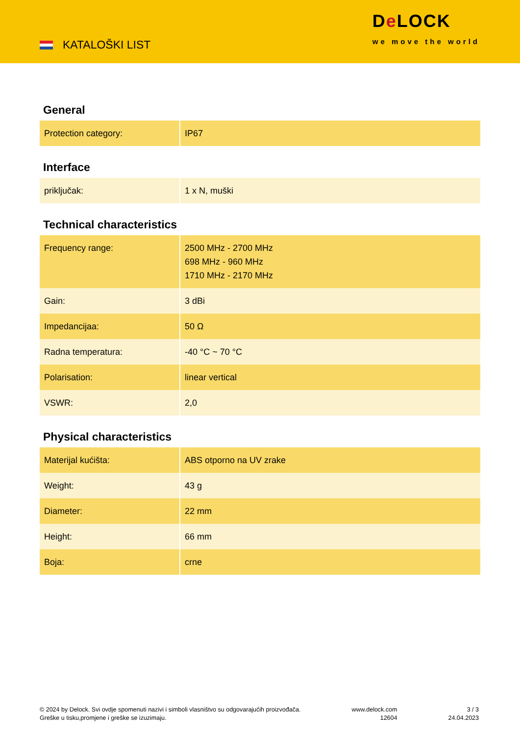KATALOŠKI LIST
De LOCK
we move the world
General
| Protection category: | IP67 |
Interface
| priključak: | 1 x N, muški |
Technical characteristics
| Frequency range: | 2500 MHz - 2700 MHz 698 MHz - 960 MHz 1710 MHz - 2170 MHz |
| Gain: | 3 dBi |
| Impedancijaa: | 50 Ω |
| Radna temperatura: | -40 °C ~ 70 °C |
| Polarisation: | linear vertical |
| VSWR: | 2,0 |
Physical characteristics
| Materijal kućišta: | ABS otporno na UV zrake |
| Weight: | 43 g |
| Diameter: | 22 mm |
| Height: | 66 mm |
| Boja: | crne |
© 2024 by Delock. Svi ovdje spomenuti nazivi i simboli vlasništvo su odgovarajućih proizvođača.
Greške u tisku,promjene i greške se izuzimaju.
www.delock.com
12604
3 / 3
24.04.2023